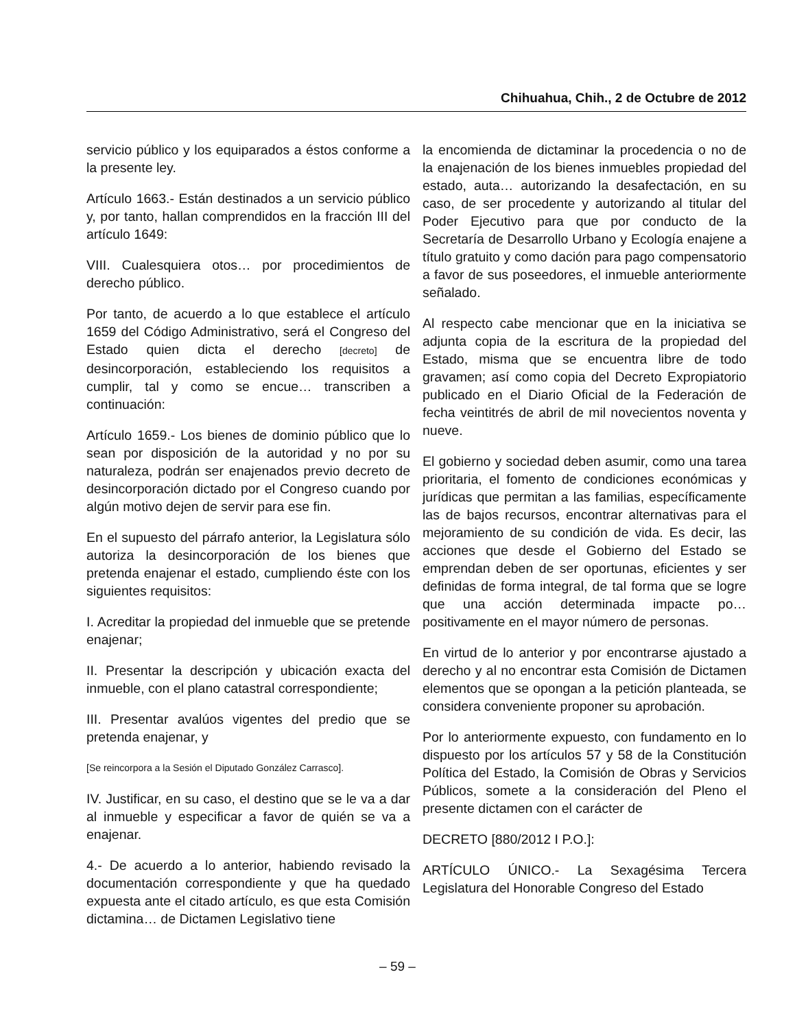Chihuahua, Chih., 2 de Octubre de 2012
servicio público y los equiparados a éstos conforme a la presente ley.
Artículo 1663.- Están destinados a un servicio público y, por tanto, hallan comprendidos en la fracción III del artículo 1649:
VIII. Cualesquiera otos… por procedimientos de derecho público.
Por tanto, de acuerdo a lo que establece el artículo 1659 del Código Administrativo, será el Congreso del Estado quien dicta el derecho [decreto] de desincorporación, estableciendo los requisitos a cumplir, tal y como se encue… transcriben a continuación:
Artículo 1659.- Los bienes de dominio público que lo sean por disposición de la autoridad y no por su naturaleza, podrán ser enajenados previo decreto de desincorporación dictado por el Congreso cuando por algún motivo dejen de servir para ese fin.
En el supuesto del párrafo anterior, la Legislatura sólo autoriza la desincorporación de los bienes que pretenda enajenar el estado, cumpliendo éste con los siguientes requisitos:
I. Acreditar la propiedad del inmueble que se pretende enajenar;
II. Presentar la descripción y ubicación exacta del inmueble, con el plano catastral correspondiente;
III. Presentar avalúos vigentes del predio que se pretenda enajenar, y
[Se reincorpora a la Sesión el Diputado González Carrasco].
IV. Justificar, en su caso, el destino que se le va a dar al inmueble y especificar a favor de quién se va a enajenar.
4.- De acuerdo a lo anterior, habiendo revisado la documentación correspondiente y que ha quedado expuesta ante el citado artículo, es que esta Comisión dictamina… de Dictamen Legislativo tiene
la encomienda de dictaminar la procedencia o no de la enajenación de los bienes inmuebles propiedad del estado, auta… autorizando la desafectación, en su caso, de ser procedente y autorizando al titular del Poder Ejecutivo para que por conducto de la Secretaría de Desarrollo Urbano y Ecología enajene a título gratuito y como dación para pago compensatorio a favor de sus poseedores, el inmueble anteriormente señalado.
Al respecto cabe mencionar que en la iniciativa se adjunta copia de la escritura de la propiedad del Estado, misma que se encuentra libre de todo gravamen; así como copia del Decreto Expropiatorio publicado en el Diario Oficial de la Federación de fecha veintitrés de abril de mil novecientos noventa y nueve.
El gobierno y sociedad deben asumir, como una tarea prioritaria, el fomento de condiciones económicas y jurídicas que permitan a las familias, específicamente las de bajos recursos, encontrar alternativas para el mejoramiento de su condición de vida. Es decir, las acciones que desde el Gobierno del Estado se emprendan deben de ser oportunas, eficientes y ser definidas de forma integral, de tal forma que se logre que una acción determinada impacte po… positivamente en el mayor número de personas.
En virtud de lo anterior y por encontrarse ajustado a derecho y al no encontrar esta Comisión de Dictamen elementos que se opongan a la petición planteada, se considera conveniente proponer su aprobación.
Por lo anteriormente expuesto, con fundamento en lo dispuesto por los artículos 57 y 58 de la Constitución Política del Estado, la Comisión de Obras y Servicios Públicos, somete a la consideración del Pleno el presente dictamen con el carácter de
DECRETO [880/2012 I P.O.]:
ARTÍCULO ÚNICO.- La Sexagésima Tercera Legislatura del Honorable Congreso del Estado
– 59 –